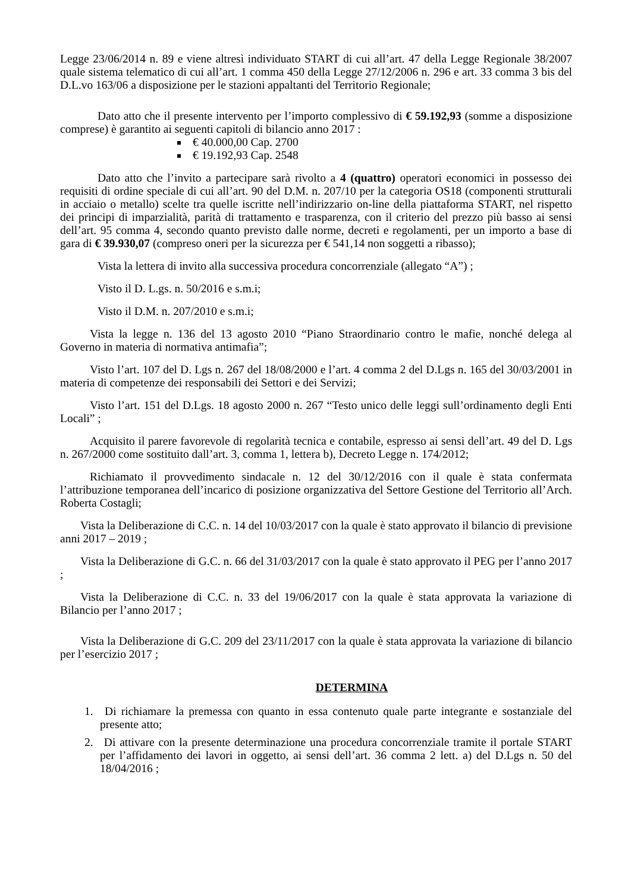Legge 23/06/2014 n. 89 e viene altresì individuato START di cui all’art. 47 della Legge Regionale 38/2007 quale sistema telematico di cui all’art. 1 comma 450 della Legge 27/12/2006 n. 296 e art. 33 comma 3 bis del D.L.vo 163/06 a disposizione per le stazioni appaltanti del Territorio Regionale;
Dato atto che il presente intervento per l’importo complessivo di € 59.192,93 (somme a disposizione comprese) è garantito ai seguenti capitoli di bilancio anno 2017 :
€ 40.000,00 Cap. 2700
€ 19.192,93 Cap. 2548
Dato atto che l’invito a partecipare sarà rivolto a 4 (quattro) operatori economici in possesso dei requisiti di ordine speciale di cui all’art. 90 del D.M. n. 207/10 per la categoria OS18 (componenti strutturali in acciaio o metallo) scelte tra quelle iscritte nell’indirizzario on-line della piattaforma START, nel rispetto dei principi di imparzialità, parità di trattamento e trasparenza, con il criterio del prezzo più basso ai sensi dell’art. 95 comma 4, secondo quanto previsto dalle norme, decreti e regolamenti, per un importo a base di gara di € 39.930,07 (compreso oneri per la sicurezza per € 541,14 non soggetti a ribasso);
Vista la lettera di invito alla successiva procedura concorrenziale (allegato “A”) ;
Visto il D. L.gs. n. 50/2016 e s.m.i;
Visto il D.M. n. 207/2010 e s.m.i;
Vista la legge n. 136 del 13 agosto 2010 “Piano Straordinario contro le mafie, nonché delega al Governo in materia di normativa antimafia”;
Visto l’art. 107 del D. Lgs n. 267 del 18/08/2000 e l’art. 4 comma 2 del D.Lgs n. 165 del 30/03/2001 in materia di competenze dei responsabili dei Settori e dei Servizi;
Visto l’art. 151 del D.Lgs. 18 agosto 2000 n. 267 “Testo unico delle leggi sull’ordinamento degli Enti Locali” ;
Acquisito il parere favorevole di regolarità tecnica e contabile, espresso ai sensi dell’art. 49 del D. Lgs n. 267/2000 come sostituito dall’art. 3, comma 1, lettera b), Decreto Legge n. 174/2012;
Richiamato il provvedimento sindacale n. 12 del 30/12/2016 con il quale è stata confermata l’attribuzione temporanea dell’incarico di posizione organizzativa del Settore Gestione del Territorio all’Arch. Roberta Costagli;
Vista la Deliberazione di C.C. n. 14 del 10/03/2017 con la quale è stato approvato il bilancio di previsione anni 2017 – 2019 ;
Vista la Deliberazione di G.C. n. 66 del 31/03/2017 con la quale è stato approvato il PEG per l’anno 2017 ;
Vista la Deliberazione di C.C. n. 33 del 19/06/2017 con la quale è stata approvata la variazione di Bilancio per l’anno 2017 ;
Vista la Deliberazione di G.C. 209 del 23/11/2017 con la quale è stata approvata la variazione di bilancio per l’esercizio 2017 ;
DETERMINA
1. Di richiamare la premessa con quanto in essa contenuto quale parte integrante e sostanziale del presente atto;
2. Di attivare con la presente determinazione una procedura concorrenziale tramite il portale START per l’affidamento dei lavori in oggetto, ai sensi dell’art. 36 comma 2 lett. a) del D.Lgs n. 50 del 18/04/2016 ;